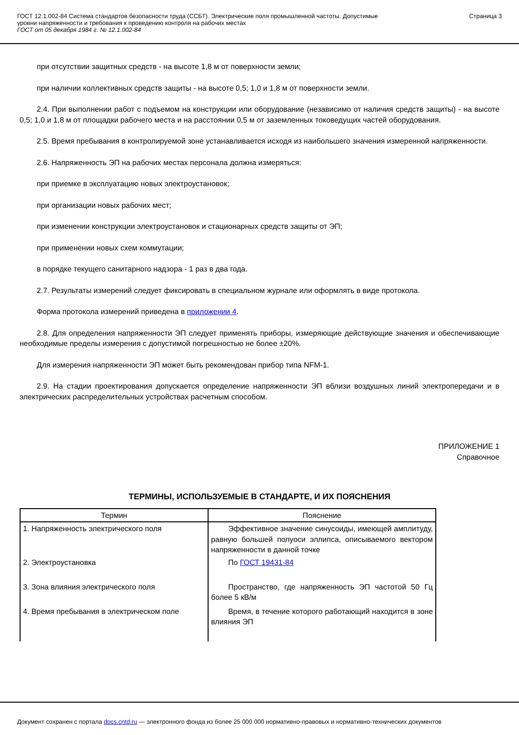ГОСТ 12.1.002-84 Система стандартов безопасности труда (ССБТ). Электрические поля промышленной частоты. Допустимые
уровни напряженности и требования к проведению контроля на рабочих местах
ГОСТ от 05 декабря 1984 г. № 12.1.002-84
Страница 3
при отсутствии защитных средств - на высоте 1,8 м от поверхности земли;
при наличии коллективных средств защиты - на высоте 0,5; 1,0 и 1,8 м от поверхности земли.
2.4. При выполнении работ с подъемом на конструкции или оборудование (независимо от наличия средств защиты) - на высоте 0,5; 1,0 и 1,8 м от площадки рабочего места и на расстоянии 0,5 м от заземленных токоведущих частей оборудования.
2.5. Время пребывания в контролируемой зоне устанавливается исходя из наибольшего значения измеренной напряженности.
2.6. Напряженность ЭП на рабочих местах персонала должна измеряться:
при приемке в эксплуатацию новых электроустановок;
при организации новых рабочих мест;
при изменении конструкции электроустановок и стационарных средств защиты от ЭП;
при применении новых схем коммутации;
в порядке текущего санитарного надзора - 1 раз в два года.
2.7. Результаты измерений следует фиксировать в специальном журнале или оформлять в виде протокола.
Форма протокола измерений приведена в приложении 4.
2.8. Для определения напряженности ЭП следует применять приборы, измеряющие действующие значения и обеспечивающие необходимые пределы измерения с допустимой погрешностью не более ±20%.
Для измерения напряженности ЭП может быть рекомендован прибор типа NFM-1.
2.9. На стадии проектирования допускается определение напряженности ЭП вблизи воздушных линий электропередачи и в электрических распределительных устройствах расчетным способом.
ПРИЛОЖЕНИЕ 1
Справочное
ТЕРМИНЫ, ИСПОЛЬЗУЕМЫЕ В СТАНДАРТЕ, И ИХ ПОЯСНЕНИЯ
| Термин | Пояснение |
| --- | --- |
| 1. Напряженность электрического поля | Эффективное значение синусоиды, имеющей амплитуду, равную большей полуоси эллипса, описываемого вектором напряженности в данной точке |
| 2. Электроустановка | По ГОСТ 19431-84 |
| 3. Зона влияния электрического поля | Пространство, где напряженность ЭП частотой 50 Гц более 5 кВ/м |
| 4. Время пребывания в электрическом поле | Время, в течение которого работающий находится в зоне влияния ЭП |
Документ сохранен с портала docs.cntd.ru — электронного фонда из более 25 000 000 нормативно-правовых и нормативно-технических документов